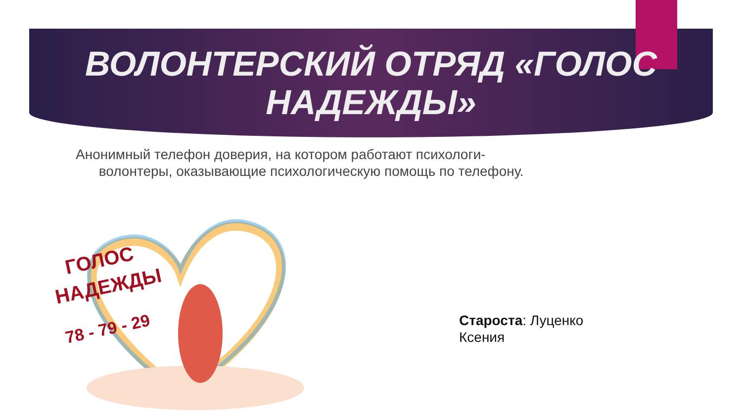ВОЛОНТЕРСКИЙ ОТРЯД «ГОЛОС
НАДЕЖДЫ»
Анонимный телефон доверия, на котором работают психологи-
волонтеры, оказывающие психологическую помощь по телефону.
ГОЛОС
НАДЕЖДЫ
78 - 79 - 29
Староста: Луценко
Ксения